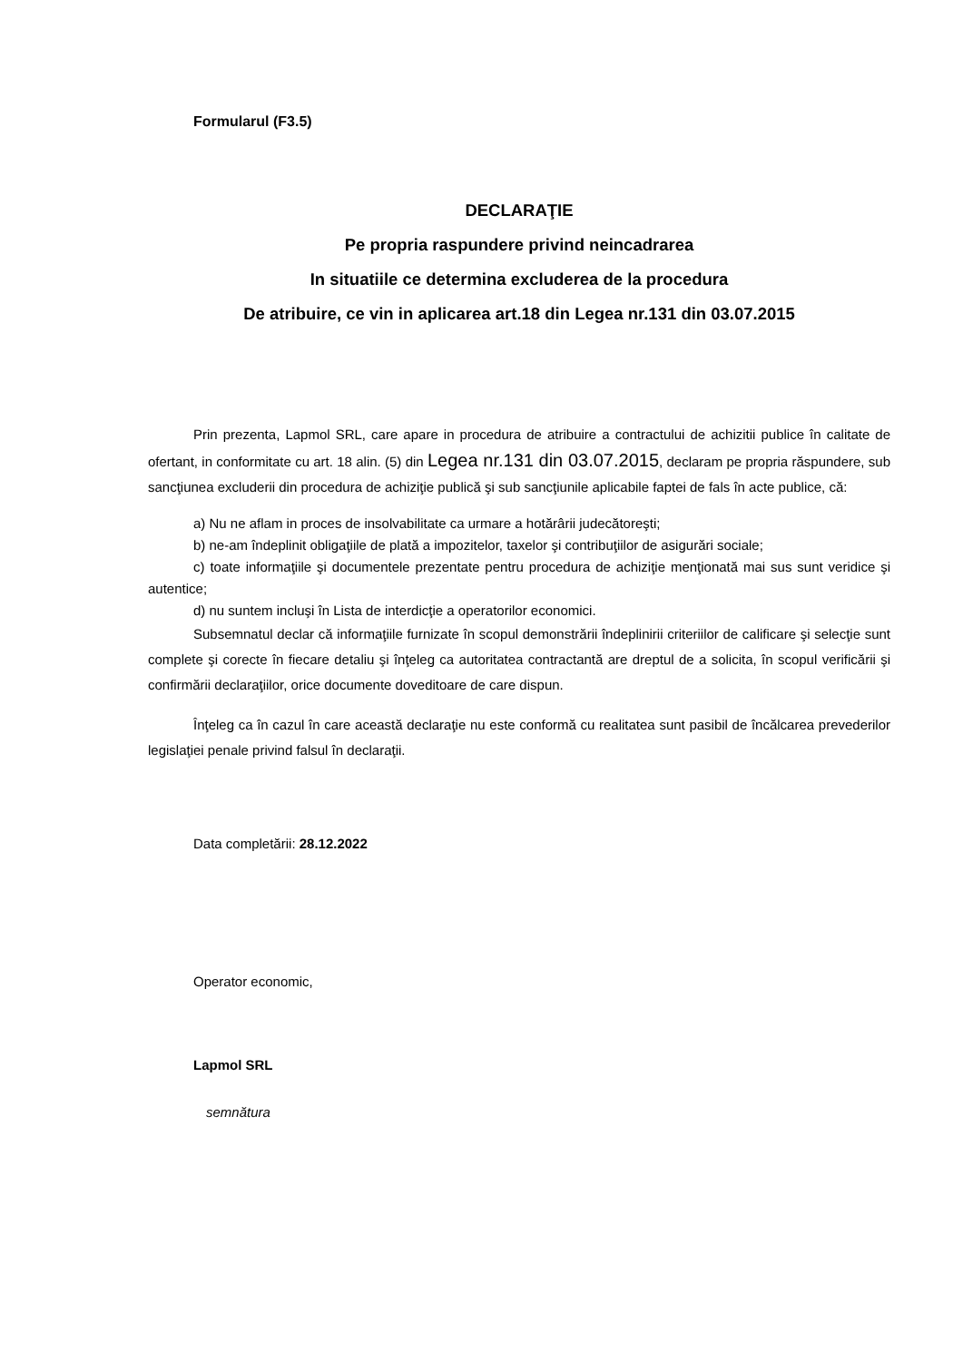Formularul (F3.5)
DECLARAŢIE
Pe propria raspundere privind neincadrarea
In situatiile ce determina excluderea de la procedura
De atribuire, ce vin in aplicarea art.18 din Legea nr.131 din 03.07.2015
Prin prezenta, Lapmol SRL, care apare in procedura de atribuire a contractului de achizitii publice în calitate de ofertant, in conformitate cu art. 18 alin. (5) din Legea nr.131 din 03.07.2015, declaram pe propria răspundere, sub sancţiunea excluderii din procedura de achiziţie publică şi sub sancţiunile aplicabile faptei de fals în acte publice, că:
a) Nu ne aflam in proces de insolvabilitate ca urmare a hotărârii judecătoreşti;
b) ne-am îndeplinit obligaţiile de plată a impozitelor, taxelor şi contribuţiilor de asigurări sociale;
c) toate informaţiile şi documentele prezentate pentru procedura de achiziţie menţionată mai sus sunt veridice şi autentice;
d) nu suntem incluşi în Lista de interdicţie a operatorilor economici.
Subsemnatul declar că informaţiile furnizate în scopul demonstrării îndeplinirii criteriilor de calificare şi selecţie sunt complete şi corecte în fiecare detaliu şi înţeleg ca autoritatea contractantă are dreptul de a solicita, în scopul verificării şi confirmării declaraţiilor, orice documente doveditoare de care dispun.
Înţeleg ca în cazul în care această declaraţie nu este conformă cu realitatea sunt pasibil de încălcarea prevederilor legislaţiei penale privind falsul în declaraţii.
Data completării: 28.12.2022
Operator economic,
Lapmol SRL
semnătura